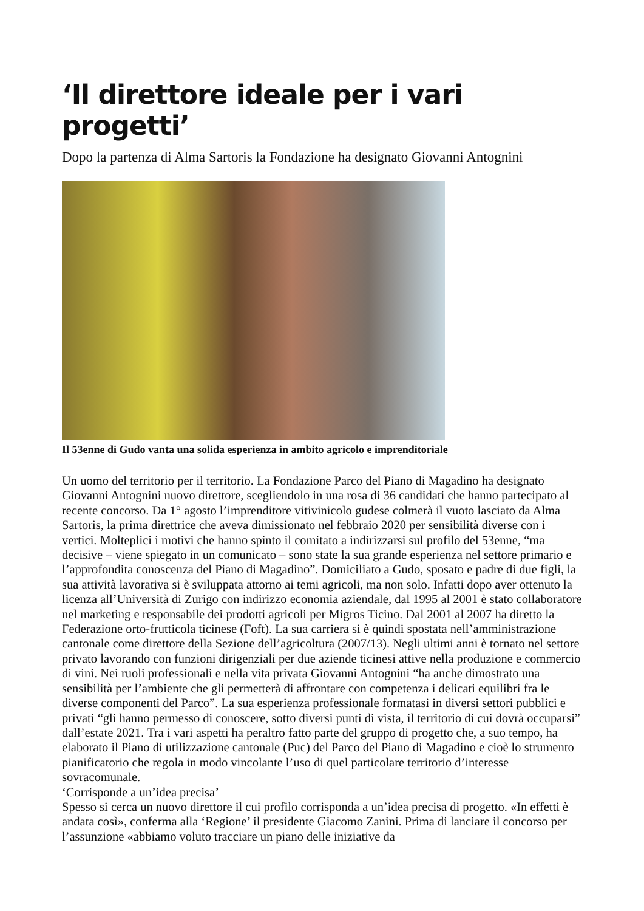‘Il direttore ideale per i vari progetti’
Dopo la partenza di Alma Sartoris la Fondazione ha designato Giovanni Antognini
Il 53enne di Gudo vanta una solida esperienza in ambito agricolo e imprenditoriale
Un uomo del territorio per il territorio. La Fondazione Parco del Piano di Magadino ha designato Giovanni Antognini nuovo direttore, scegliendolo in una rosa di 36 candidati che hanno partecipato al recente concorso. Da 1° agosto l’imprenditore vitivinicolo gudese colmerà il vuoto lasciato da Alma Sartoris, la prima direttrice che aveva dimissionato nel febbraio 2020 per sensibilità diverse con i vertici. Molteplici i motivi che hanno spinto il comitato a indirizzarsi sul profilo del 53enne, “ma decisive – viene spiegato in un comunicato – sono state la sua grande esperienza nel settore primario e l’approfondita conoscenza del Piano di Magadino”. Domiciliato a Gudo, sposato e padre di due figli, la sua attività lavorativa si è sviluppata attorno ai temi agricoli, ma non solo. Infatti dopo aver ottenuto la licenza all’Università di Zurigo con indirizzo economia aziendale, dal 1995 al 2001 è stato collaboratore nel marketing e responsabile dei prodotti agricoli per Migros Ticino. Dal 2001 al 2007 ha diretto la Federazione orto-frutticola ticinese (Foft). La sua carriera si è quindi spostata nell’amministrazione cantonale come direttore della Sezione dell’agricoltura (2007/13). Negli ultimi anni è tornato nel settore privato lavorando con funzioni dirigenziali per due aziende ticinesi attive nella produzione e commercio di vini. Nei ruoli professionali e nella vita privata Giovanni Antognini “ha anche dimostrato una sensibilità per l’ambiente che gli permetterà di affrontare con competenza i delicati equilibri fra le diverse componenti del Parco”. La sua esperienza professionale formatasi in diversi settori pubblici e privati “gli hanno permesso di conoscere, sotto diversi punti di vista, il territorio di cui dovrà occuparsi” dall’estate 2021. Tra i vari aspetti ha peraltro fatto parte del gruppo di progetto che, a suo tempo, ha elaborato il Piano di utilizzazione cantonale (Puc) del Parco del Piano di Magadino e cioè lo strumento pianificatorio che regola in modo vincolante l’uso di quel particolare territorio d’interesse sovracomunale.
‘Corrisponde a un’idea precisa’
Spesso si cerca un nuovo direttore il cui profilo corrisponda a un’idea precisa di progetto. «In effetti è andata così», conferma alla ‘Regione’ il presidente Giacomo Zanini. Prima di lanciare il concorso per l’assunzione «abbiamo voluto tracciare un piano delle iniziative da